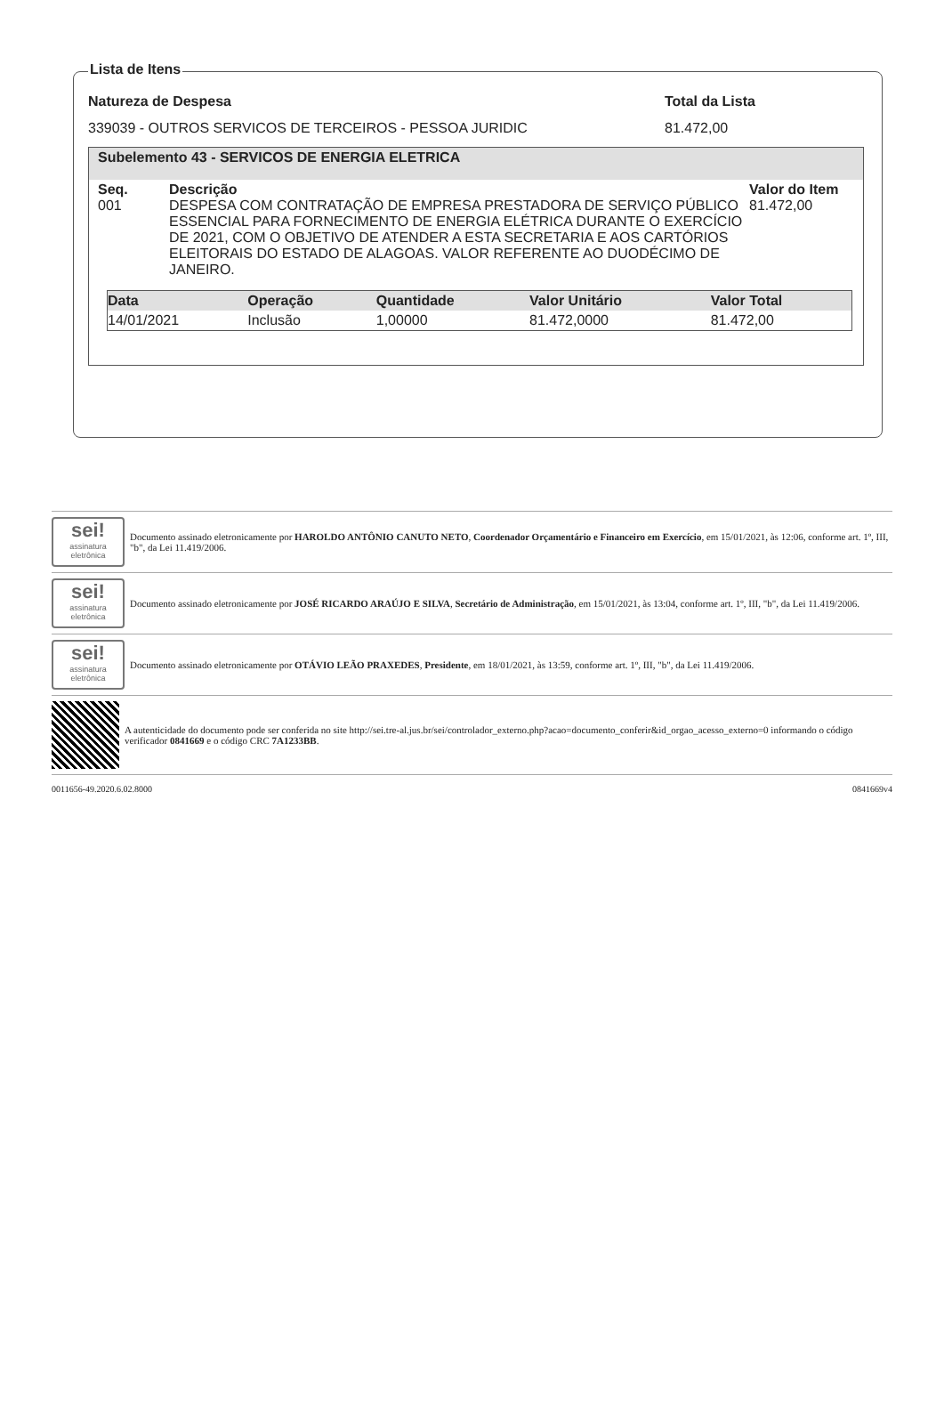Lista de Itens
Natureza de Despesa Total da Lista
339039 - OUTROS SERVICOS DE TERCEIROS - PESSOA JURIDIC 81.472,00
Subelemento 43 - SERVICOS DE ENERGIA ELETRICA
Seq. Descrição Valor do Item
001 DESPESA COM CONTRATAÇÃO DE EMPRESA PRESTADORA DE SERVIÇO PÚBLICO ESSENCIAL PARA FORNECIMENTO DE ENERGIA ELÉTRICA DURANTE O EXERCÍCIO DE 2021, COM O OBJETIVO DE ATENDER A ESTA SECRETARIA E AOS CARTÓRIOS ELEITORAIS DO ESTADO DE ALAGOAS. VALOR REFERENTE AO DUODÉCIMO DE JANEIRO.
81.472,00
| Data | Operação | Quantidade | Valor Unitário | Valor Total |
| --- | --- | --- | --- | --- |
| 14/01/2021 | Inclusão | 1,00000 | 81.472,0000 | 81.472,00 |
sei!
assinatura eletrônica
Documento assinado eletronicamente por HAROLDO ANTÔNIO CANUTO NETO, Coordenador Orçamentário e Financeiro em Exercício, em 15/01/2021, às 12:06, conforme art. 1º, III, "b", da Lei 11.419/2006.
sei!
assinatura eletrônica
Documento assinado eletronicamente por JOSÉ RICARDO ARAÚJO E SILVA, Secretário de Administração, em 15/01/2021, às 13:04, conforme art. 1º, III, "b", da Lei 11.419/2006.
sei!
assinatura eletrônica
Documento assinado eletronicamente por OTÁVIO LEÃO PRAXEDES, Presidente, em 18/01/2021, às 13:59, conforme art. 1º, III, "b", da Lei 11.419/2006.
A autenticidade do documento pode ser conferida no site http://sei.tre-al.jus.br/sei/controlador_externo.php?acao=documento_conferir&id_orgao_acesso_externo=0 informando o código verificador 0841669 e o código CRC 7A1233BB.
0011656-49.2020.6.02.8000 0841669v4